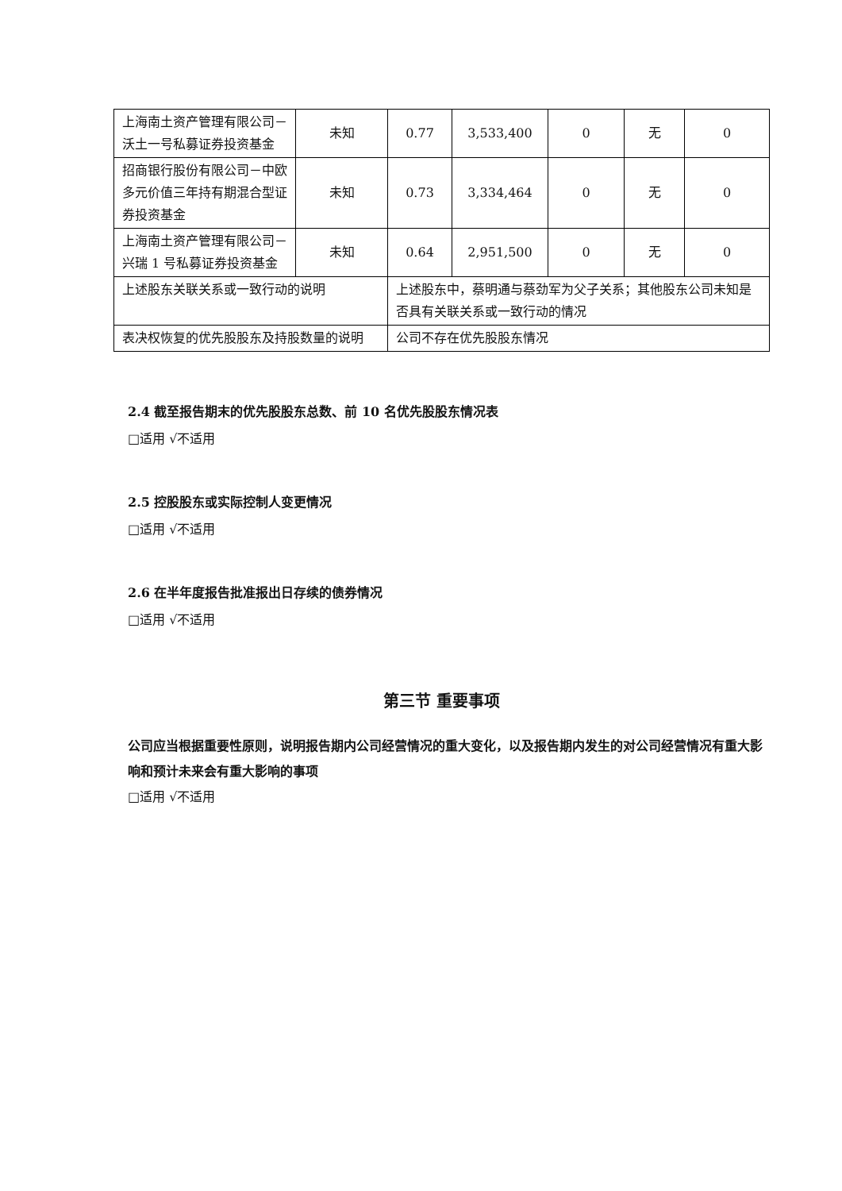| 上海南土资产管理有限公司－沃土一号私募证券投资基金 | 未知 | 0.77 | 3,533,400 | 0 | 无 | 0 |
| 招商银行股份有限公司－中欧多元价值三年持有期混合型证券投资基金 | 未知 | 0.73 | 3,334,464 | 0 | 无 | 0 |
| 上海南土资产管理有限公司－兴瑞 1 号私募证券投资基金 | 未知 | 0.64 | 2,951,500 | 0 | 无 | 0 |
| 上述股东关联关系或一致行动的说明 | | 上述股东中，蔡明通与蔡劲军为父子关系；其他股东公司未知是否具有关联关系或一致行动的情况 | | | | |
| 表决权恢复的优先股股东及持股数量的说明 | | 公司不存在优先股股东情况 | | | | |
2.4 截至报告期末的优先股股东总数、前 10 名优先股股东情况表
□适用 √不适用
2.5 控股股东或实际控制人变更情况
□适用 √不适用
2.6 在半年度报告批准报出日存续的债券情况
□适用 √不适用
第三节 重要事项
公司应当根据重要性原则，说明报告期内公司经营情况的重大变化，以及报告期内发生的对公司经营情况有重大影响和预计未来会有重大影响的事项
□适用 √不适用